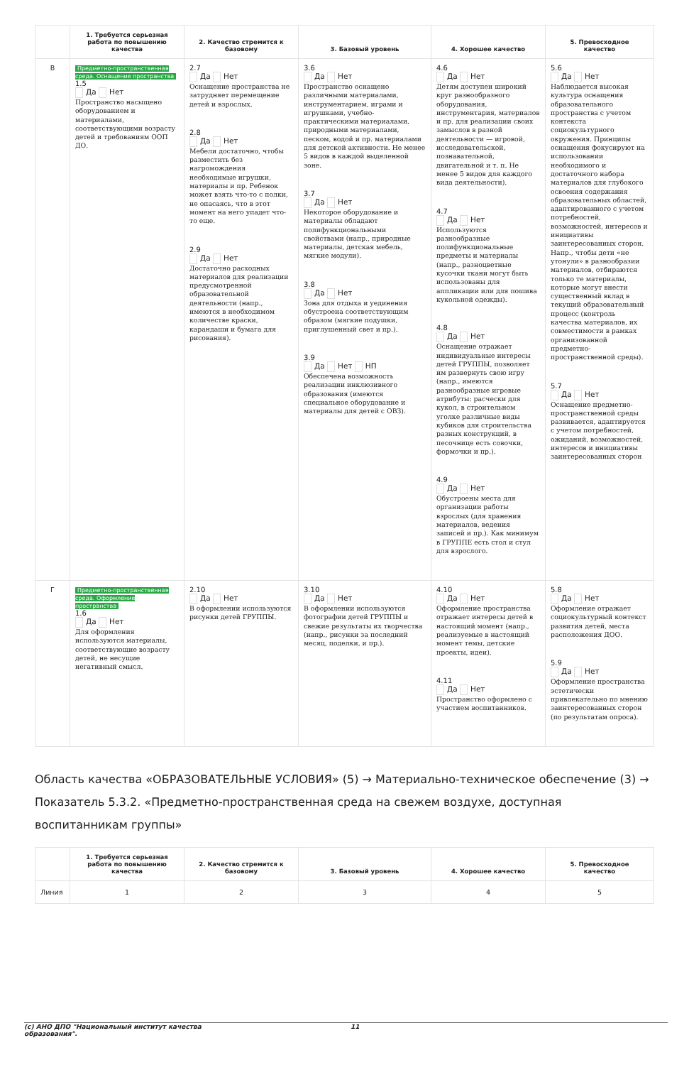| | 1. Требуется серьезная работа по повышению качества | 2. Качество стремится к базовому | 3. Базовый уровень | 4. Хорошее качество | 5. Превосходное качество |
| --- | --- | --- | --- | --- | --- |
| В | Предметно-пространственная среда. Оснащение пространства 1.5 Да Нет Пространство насыщено оборудованием и материалами, соответствующими возрасту детей и требованиям ООП ДО. | 2.7 Да Нет Оснащение пространства не затрудняет перемещение детей и взрослых. 2.8 Да Нет Мебели достаточно, чтобы разместить без нагромождения необходимые игрушки, материалы и пр. Ребенок может взять что-то с полки, не опасаясь, что в этот момент на него упадет что-то еще. 2.9 Да Нет Достаточно расходных материалов для реализации предусмотренной образовательной деятельности (напр., имеются в необходимом количестве краски, карандаши и бумага для рисования). | 3.6 Да Нет Пространство оснащено различными материалами, инструментарием, играми и игрушками, учебно-практическими материалами, природными материалами, песком, водой и пр. материалами для детской активности. Не менее 5 видов в каждой выделенной зоне. 3.7 Да Нет Некоторое оборудование и материалы обладают полифункциональными свойствами (напр., природные материалы, детская мебель, мягкие модули). 3.8 Да Нет Зона для отдыха и уединения обустроена соответствующим образом (мягкие подушки, приглушенный свет и пр.). 3.9 Да Нет НП Обеспечена возможность реализации инклюзивного образования (имеются специальное оборудование и материалы для детей с ОВЗ). | 4.6 Да Нет Детям доступен широкий круг разнообразного оборудования, инструментария, материалов и пр. для реализации своих замыслов в разной деятельности — игровой, исследовательской, познавательной, двигательной и т. п. Не менее 5 видов для каждого вида деятельности). 4.7 Да Нет Используются разнообразные полифункциональные предметы и материалы (напр., разноцветные кусочки ткани могут быть использованы для аппликации или для пошива кукольной одежды). 4.8 Да Нет Оснащение отражает индивидуальные интересы детей ГРУППЫ, позволяет им развернуть свою игру (напр., имеются разнообразные игровые атрибуты: расчески для кукол, в строительном уголке различные виды кубиков для строительства разных конструкций, в песочнице есть совочки, формочки и пр.). 4.9 Да Нет Обустроены места для организации работы взрослых (для хранения материалов, ведения записей и пр.). Как минимум в ГРУППЕ есть стол и стул для взрослого. | 5.6 Да Нет Наблюдается высокая культура оснащения образовательного пространства с учетом контекста социокультурного окружения. Принципы оснащения фокусируют на использовании необходимого и достаточного набора материалов для глубокого освоения содержания образовательных областей, адаптированного с учетом потребностей, возможностей, интересов и инициативы заинтересованных сторон. Напр., чтобы дети «не утонули» в разнообразии материалов, отбираются только те материалы, которые могут внести существенный вклад в текущий образовательный процесс (контроль качества материалов, их совместимости в рамках организованной предметно-пространственной среды). 5.7 Да Нет Оснащение предметно-пространственной среды развивается, адаптируется с учетом потребностей, ожиданий, возможностей, интересов и инициативы заинтересованных сторон |
| Г | Предметно-пространственная среда. Оформление пространства 1.6 Да Нет Для оформления используются материалы, соответствующие возрасту детей, не несущие негативный смысл. | 2.10 Да Нет В оформлении используются рисунки детей ГРУППЫ. | 3.10 Да Нет В оформлении используются фотографии детей ГРУППЫ и свежие результаты их творчества (напр., рисунки за последний месяц, поделки, и пр.). | 4.10 Да Нет Оформление пространства отражает интересы детей в настоящий момент (напр., реализуемые в настоящий момент темы, детские проекты, идеи). 4.11 Да Нет Пространство оформлено с участием воспитанников. | 5.8 Да Нет Оформление отражает социокультурный контекст развития детей, места расположения ДОО. 5.9 Да Нет Оформление пространства эстетически привлекательно по мнению заинтересованных сторон (по результатам опроса). |
Область качества «ОБРАЗОВАТЕЛЬНЫЕ УСЛОВИЯ» (5) → Материально-техническое обеспечение (3) → Показатель 5.3.2. «Предметно-пространственная среда на свежем воздухе, доступная воспитанникам группы»
| | 1. Требуется серьезная работа по повышению качества | 2. Качество стремится к базовому | 3. Базовый уровень | 4. Хорошее качество | 5. Превосходное качество |
| --- | --- | --- | --- | --- | --- |
| Линия | 1 | 2 | 3 | 4 | 5 |
(c) АНО ДПО "Национальный институт качества образования".
11